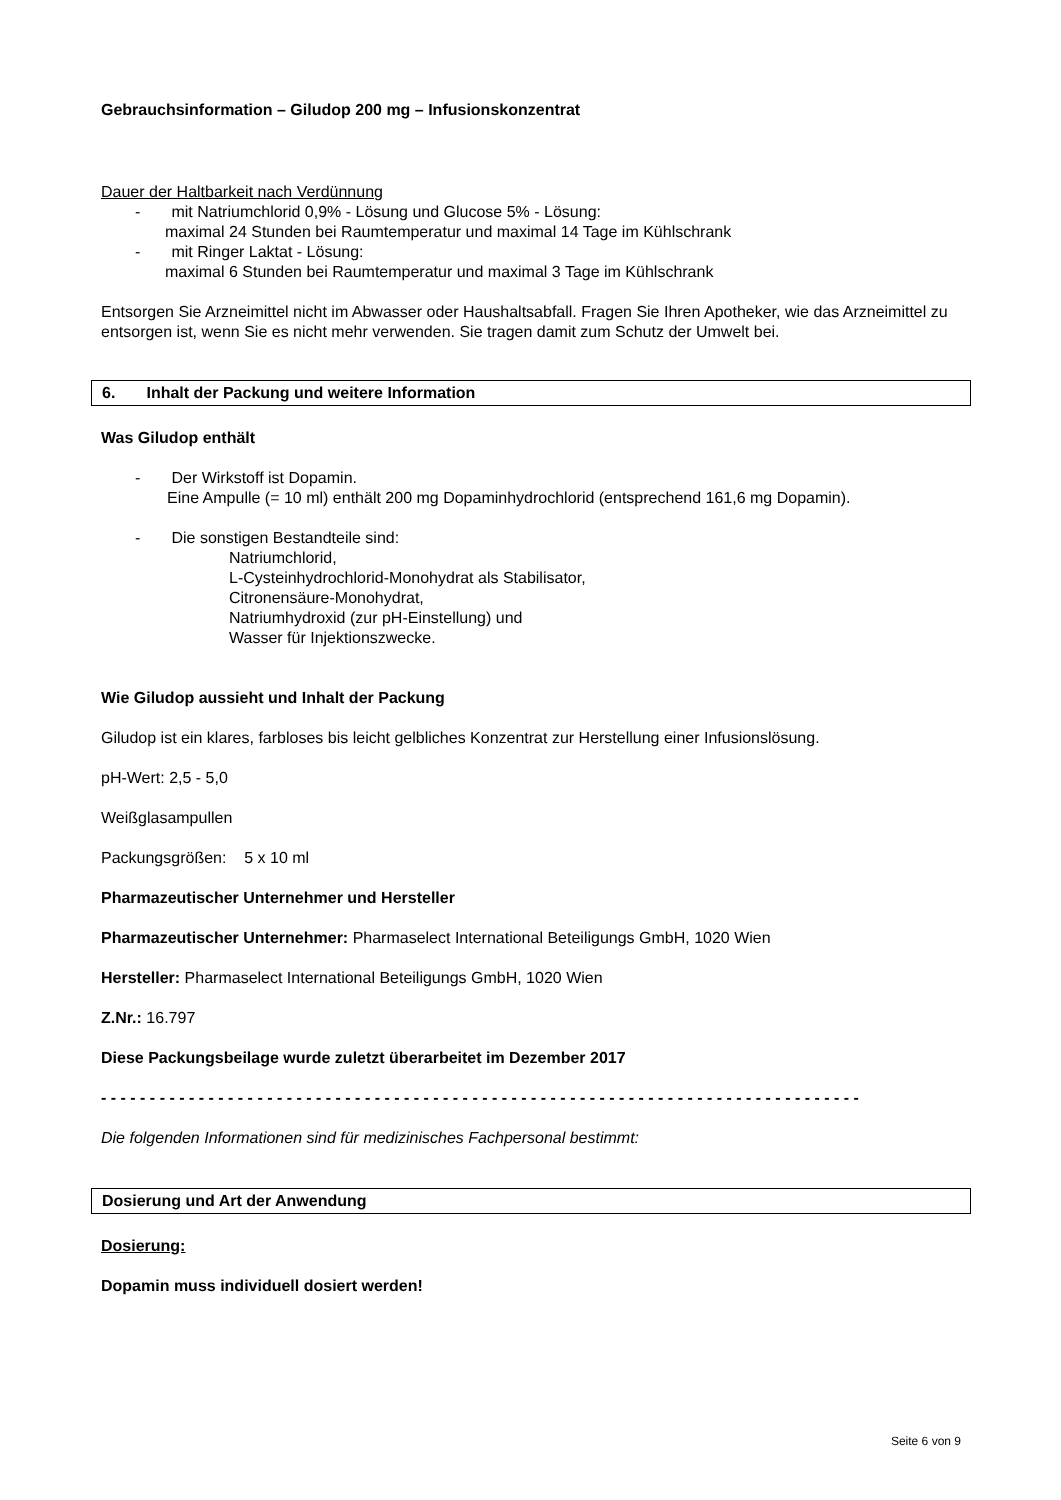Gebrauchsinformation – Giludop 200 mg – Infusionskonzentrat
Dauer der Haltbarkeit nach Verdünnung
- mit Natriumchlorid 0,9% - Lösung und Glucose 5% - Lösung:
maximal 24 Stunden bei Raumtemperatur und maximal 14 Tage im Kühlschrank
- mit Ringer Laktat - Lösung:
maximal 6 Stunden bei Raumtemperatur und maximal 3 Tage im Kühlschrank
Entsorgen Sie Arzneimittel nicht im Abwasser oder Haushaltsabfall. Fragen Sie Ihren Apotheker, wie das Arzneimittel zu entsorgen ist, wenn Sie es nicht mehr verwenden. Sie tragen damit zum Schutz der Umwelt bei.
6. Inhalt der Packung und weitere Information
Was Giludop enthält
- Der Wirkstoff ist Dopamin.
Eine Ampulle (= 10 ml) enthält 200 mg Dopaminhydrochlorid (entsprechend 161,6 mg Dopamin).
- Die sonstigen Bestandteile sind:
Natriumchlorid,
L-Cysteinhydrochlorid-Monohydrat als Stabilisator,
Citronensäure-Monohydrat,
Natriumhydroxid (zur pH-Einstellung) und
Wasser für Injektionszwecke.
Wie Giludop aussieht und Inhalt der Packung
Giludop ist ein klares, farbloses bis leicht gelbliches Konzentrat zur Herstellung einer Infusionslösung.
pH-Wert: 2,5 - 5,0
Weißglasampullen
Packungsgrößen: 5 x 10 ml
Pharmazeutischer Unternehmer und Hersteller
Pharmazeutischer Unternehmer: Pharmaselect International Beteiligungs GmbH, 1020 Wien
Hersteller: Pharmaselect International Beteiligungs GmbH, 1020 Wien
Z.Nr.: 16.797
Diese Packungsbeilage wurde zuletzt überarbeitet im Dezember 2017
- - - - - - - - - - - - - - - - - - - - - - - - - - - - - - - - - - - - - - - - - - - - - - - - - - - - - - - - - - - - - - - - - - - - - - - - - - - - - -
Die folgenden Informationen sind für medizinisches Fachpersonal bestimmt:
Dosierung und Art der Anwendung
Dosierung:
Dopamin muss individuell dosiert werden!
Seite 6 von 9